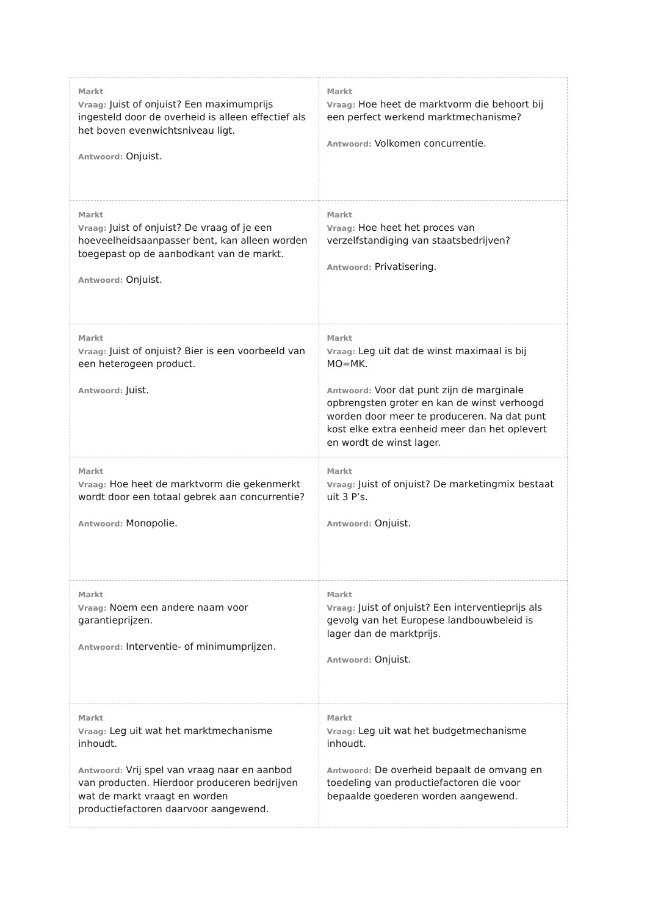| Markt Vraag: Juist of onjuist? Een maximumprijs ingesteld door de overheid is alleen effectief als het boven evenwichtsniveau ligt. Antwoord: Onjuist. | Markt Vraag: Hoe heet de marktvorm die behoort bij een perfect werkend marktmechanisme? Antwoord: Volkomen concurrentie. |
| Markt Vraag: Juist of onjuist? De vraag of je een hoeveelheidsaanpasser bent, kan alleen worden toegepast op de aanbodkant van de markt. Antwoord: Onjuist. | Markt Vraag: Hoe heet het proces van verzelfstandiging van staatsbedrijven? Antwoord: Privatisering. |
| Markt Vraag: Juist of onjuist? Bier is een voorbeeld van een heterogeen product. Antwoord: Juist. | Markt Vraag: Leg uit dat de winst maximaal is bij MO=MK. Antwoord: Voor dat punt zijn de marginale opbrengsten groter en kan de winst verhoogd worden door meer te produceren. Na dat punt kost elke extra eenheid meer dan het oplevert en wordt de winst lager. |
| Markt Vraag: Hoe heet de marktvorm die gekenmerkt wordt door een totaal gebrek aan concurrentie? Antwoord: Monopolie. | Markt Vraag: Juist of onjuist? De marketingmix bestaat uit 3 P’s. Antwoord: Onjuist. |
| Markt Vraag: Noem een andere naam voor garantieprijzen. Antwoord: Interventie- of minimumprijzen. | Markt Vraag: Juist of onjuist? Een interventieprijs als gevolg van het Europese landbouwbeleid is lager dan de marktprijs. Antwoord: Onjuist. |
| Markt Vraag: Leg uit wat het marktmechanisme inhoudt. Antwoord: Vrij spel van vraag naar en aanbod van producten. Hierdoor produceren bedrijven wat de markt vraagt en worden productiefactoren daarvoor aangewend. | Markt Vraag: Leg uit wat het budgetmechanisme inhoudt. Antwoord: De overheid bepaalt de omvang en toedeling van productiefactoren die voor bepaalde goederen worden aangewend. |